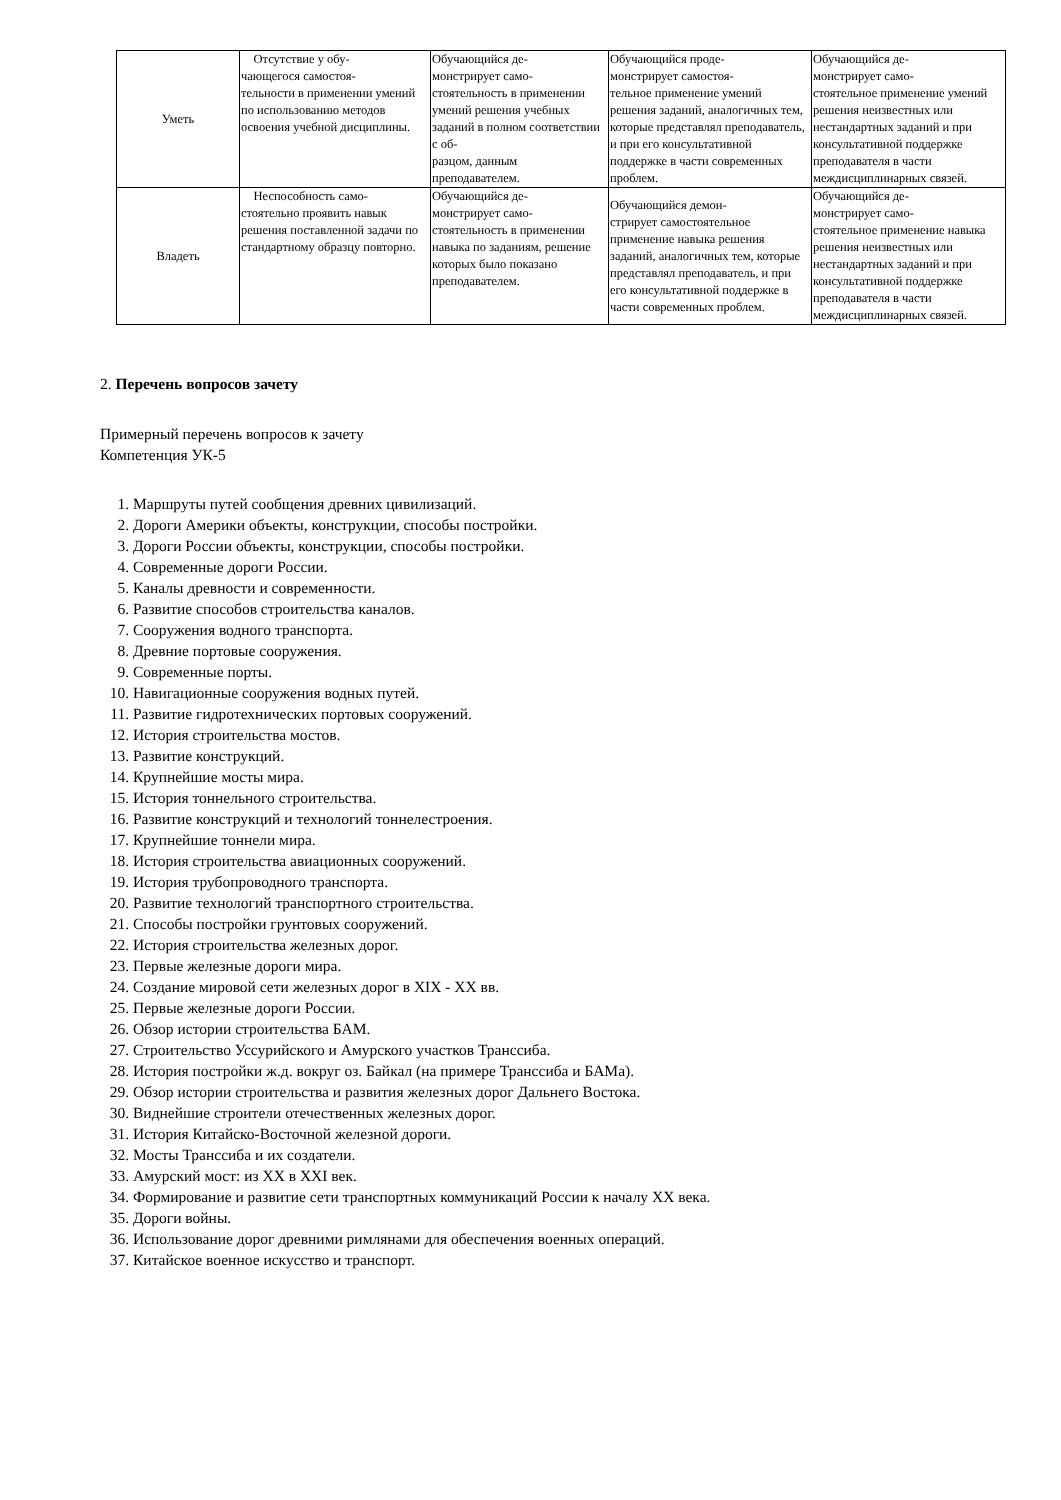| Уметь | Отсутствие у обу- чающегося самостоя- тельности в применении умений по использованию методов освоения учебной дисциплины. | Обучающийся де- монстрирует само- стоятельность в применении умений решения учебных заданий в полном соответствии с об- разцом, данным преподавателем. | Обучающийся проде- монстрирует самостоя- тельное применение умений решения заданий, аналогичных тем, которые представлял преподаватель, и при его консультативной поддержке в части современных проблем. | Обучающийся де- монстрирует само- стоятельное применение умений решения неизвестных или нестандартных заданий и при консультативной поддержке преподавателя в части междисциплинарных связей. |
| Владеть | Неспособность само- стоятельно проявить навык решения поставленной задачи по стандартному образцу повторно. | Обучающийся де- монстрирует само- стоятельность в применении навыка по заданиям, решение которых было показано преподавателем. | Обучающийся демон- стрирует самостоятельное применение навыка решения заданий, аналогичных тем, которые представлял преподаватель, и при его консультативной поддержке в части современных проблем. | Обучающийся де- монстрирует само- стоятельное применение навыка решения неизвестных или нестандартных заданий и при консультативной поддержке преподавателя в части междисциплинарных связей. |
2. Перечень вопросов зачету
Примерный перечень вопросов к зачету
Компетенция УК-5
1. Маршруты путей сообщения древних цивилизаций.
2. Дороги Америки объекты, конструкции, способы постройки.
3. Дороги России объекты, конструкции, способы постройки.
4. Современные дороги России.
5. Каналы древности и современности.
6. Развитие способов строительства каналов.
7. Сооружения водного транспорта.
8. Древние портовые сооружения.
9. Современные порты.
10. Навигационные сооружения водных путей.
11. Развитие гидротехнических портовых сооружений.
12. История строительства мостов.
13. Развитие конструкций.
14. Крупнейшие мосты мира.
15. История тоннельного строительства.
16. Развитие конструкций и технологий тоннелестроения.
17. Крупнейшие тоннели мира.
18. История строительства авиационных сооружений.
19. История трубопроводного транспорта.
20. Развитие технологий транспортного строительства.
21. Способы постройки грунтовых сооружений.
22. История строительства железных дорог.
23. Первые железные дороги мира.
24. Создание мировой сети железных дорог в XIX - XX вв.
25. Первые железные дороги России.
26. Обзор истории строительства БАМ.
27. Строительство Уссурийского и Амурского участков Транссиба.
28. История постройки ж.д. вокруг оз. Байкал (на примере Транссиба и БАМа).
29. Обзор истории строительства и развития железных дорог Дальнего Востока.
30. Виднейшие строители отечественных железных дорог.
31. История Китайско-Восточной железной дороги.
32. Мосты Транссиба и их создатели.
33. Амурский мост: из XX в XXI век.
34. Формирование и развитие сети транспортных коммуникаций России к началу XX века.
35. Дороги войны.
36. Использование дорог древними римлянами для обеспечения военных операций.
37. Китайское военное искусство и транспорт.